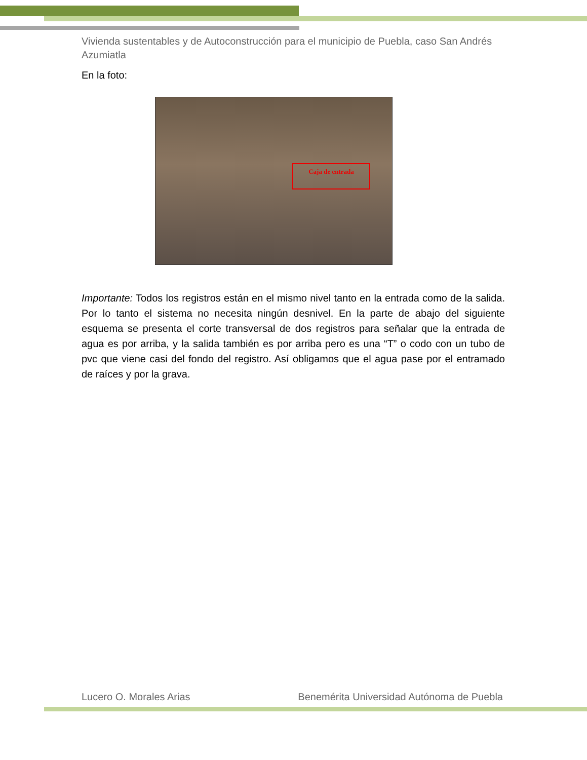Vivienda sustentables y de Autoconstrucción para el municipio de Puebla, caso San Andrés Azumiatla
En la foto:
Caja de entrada
Importante: Todos los registros están en el mismo nivel tanto en la entrada como de la salida. Por lo tanto el sistema no necesita ningún desnivel. En la parte de abajo del siguiente esquema se presenta el corte transversal de dos registros para señalar que la entrada de agua es por arriba, y la salida también es por arriba pero es una “T” o codo con un tubo de pvc que viene casi del fondo del registro. Así obligamos que el agua pase por el entramado de raíces y por la grava.
Lucero O. Morales Arias Benemérita Universidad Autónoma de Puebla